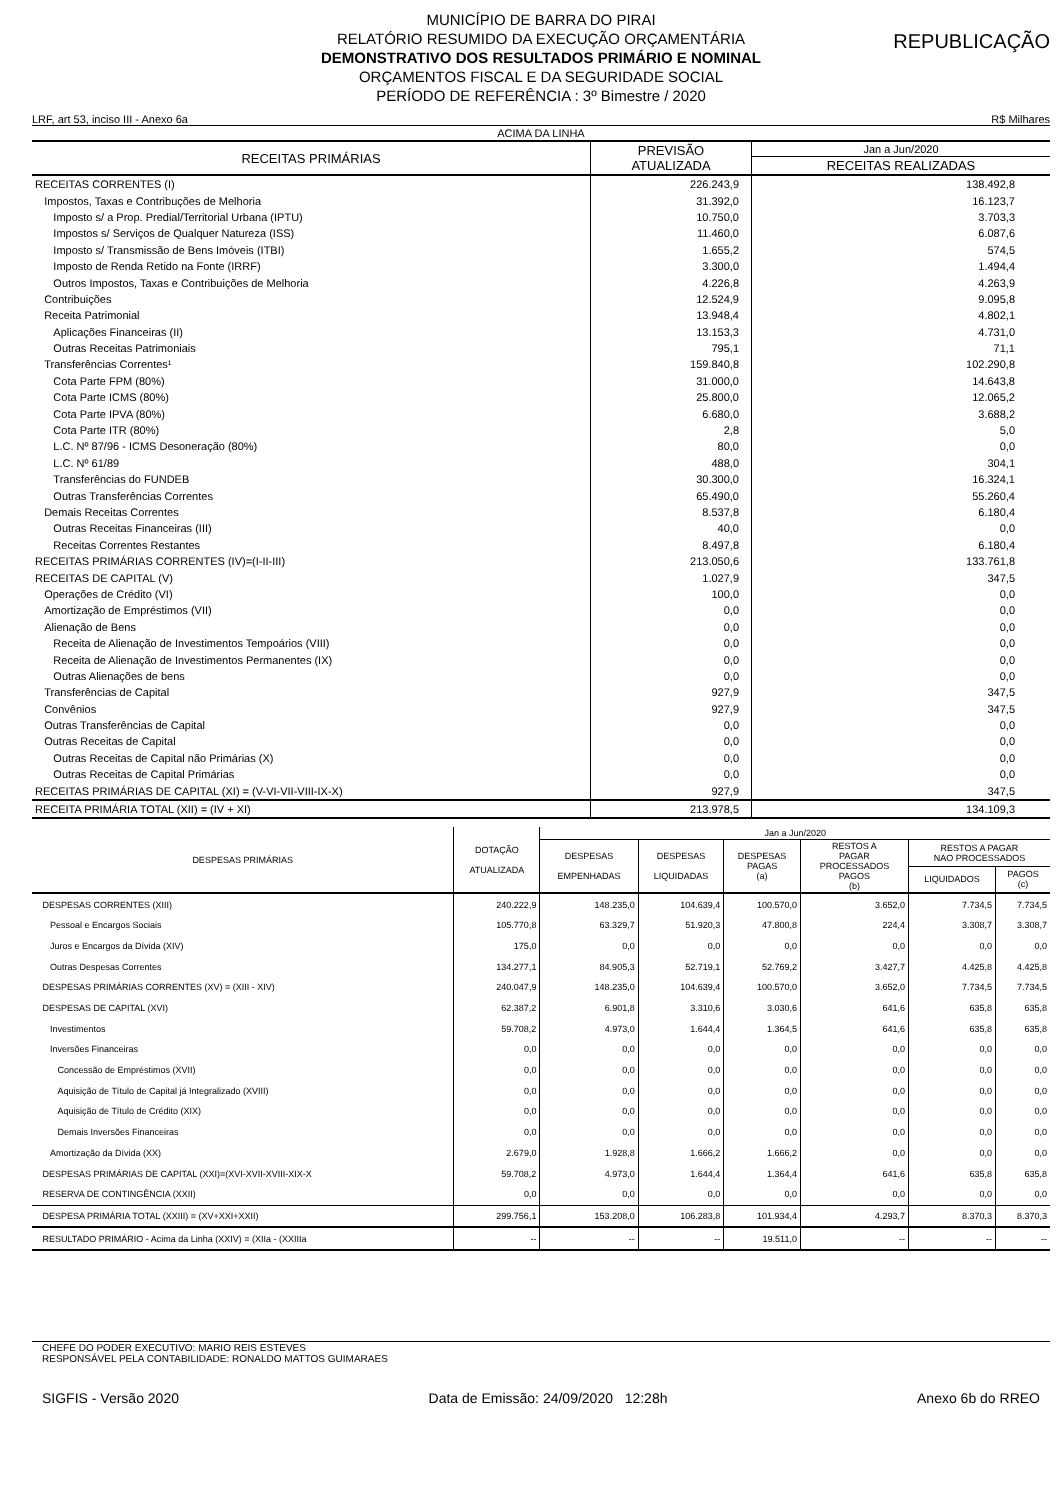MUNICÍPIO DE BARRA DO PIRAI
RELATÓRIO RESUMIDO DA EXECUÇÃO ORÇAMENTÁRIA
DEMONSTRATIVO DOS RESULTADOS PRIMÁRIO E NOMINAL
ORÇAMENTOS FISCAL E DA SEGURIDADE SOCIAL
PERÍODO DE REFERÊNCIA : 3º Bimestre / 2020
REPUBLICAÇÃO
LRF, art 53, inciso III - Anexo 6a R$ Milhares
| ACIMA DA LINHA | | |
| --- | --- | --- |
| RECEITAS PRIMÁRIAS | PREVISÃO ATUALIZADA | Jan a Jun/2020 |
| | | RECEITAS REALIZADAS |
| RECEITAS CORRENTES (I) | 226.243,9 | 138.492,8 |
| Impostos, Taxas e Contribuções de Melhoria | 31.392,0 | 16.123,7 |
| Imposto s/ a Prop. Predial/Territorial Urbana (IPTU) | 10.750,0 | 3.703,3 |
| Impostos s/ Serviços de Qualquer Natureza (ISS) | 11.460,0 | 6.087,6 |
| Imposto s/ Transmissão de Bens Imóveis (ITBI) | 1.655,2 | 574,5 |
| Imposto de Renda Retido na Fonte (IRRF) | 3.300,0 | 1.494,4 |
| Outros Impostos, Taxas e Contribuições de Melhoria | 4.226,8 | 4.263,9 |
| Contribuições | 12.524,9 | 9.095,8 |
| Receita Patrimonial | 13.948,4 | 4.802,1 |
| Aplicações Financeiras (II) | 13.153,3 | 4.731,0 |
| Outras Receitas Patrimoniais | 795,1 | 71,1 |
| Transferências Correntes¹ | 159.840,8 | 102.290,8 |
| Cota Parte FPM (80%) | 31.000,0 | 14.643,8 |
| Cota Parte ICMS (80%) | 25.800,0 | 12.065,2 |
| Cota Parte IPVA (80%) | 6.680,0 | 3.688,2 |
| Cota Parte ITR (80%) | 2,8 | 5,0 |
| L.C. Nº 87/96 - ICMS Desoneração (80%) | 80,0 | 0,0 |
| L.C. Nº 61/89 | 488,0 | 304,1 |
| Transferências do FUNDEB | 30.300,0 | 16.324,1 |
| Outras Transferências Correntes | 65.490,0 | 55.260,4 |
| Demais Receitas Correntes | 8.537,8 | 6.180,4 |
| Outras Receitas Financeiras (III) | 40,0 | 0,0 |
| Receitas Correntes Restantes | 8.497,8 | 6.180,4 |
| RECEITAS PRIMÁRIAS CORRENTES (IV)=(I-II-III) | 213.050,6 | 133.761,8 |
| RECEITAS DE CAPITAL (V) | 1.027,9 | 347,5 |
| Operações de Crédito (VI) | 100,0 | 0,0 |
| Amortização de Empréstimos (VII) | 0,0 | 0,0 |
| Alienação de Bens | 0,0 | 0,0 |
| Receita de Alienação de Investimentos Tempoários (VIII) | 0,0 | 0,0 |
| Receita de Alienação de Investimentos Permanentes (IX) | 0,0 | 0,0 |
| Outras Alienações de bens | 0,0 | 0,0 |
| Transferências de Capital | 927,9 | 347,5 |
| Convênios | 927,9 | 347,5 |
| Outras Transferências de Capital | 0,0 | 0,0 |
| Outras Receitas de Capital | 0,0 | 0,0 |
| Outras Receitas de Capital não Primárias (X) | 0,0 | 0,0 |
| Outras Receitas de Capital Primárias | 0,0 | 0,0 |
| RECEITAS PRIMÁRIAS DE CAPITAL (XI) = (V-VI-VII-VIII-IX-X) | 927,9 | 347,5 |
| RECEITA PRIMÁRIA TOTAL (XII) = (IV + XI) | 213.978,5 | 134.109,3 |
| DESPESAS PRIMÁRIAS | DOTAÇÃO ATUALIZADA | Jan a Jun/2020 | | | | | |
| --- | --- | --- | --- | --- | --- | --- | --- |
| | | DESPESAS EMPENHADAS | DESPESAS LIQUIDADAS | DESPESAS PAGAS (a) | RESTOS A PAGAR PROCESSADOS PAGOS (b) | RESTOS A PAGAR NAO PROCESSADOS | |
| | | | | | | LIQUIDADOS | PAGOS (c) |
| DESPESAS CORRENTES (XIII) | 240.222,9 | 148.235,0 | 104.639,4 | 100.570,0 | 3.652,0 | 7.734,5 | 7.734,5 |
| Pessoal e Encargos Sociais | 105.770,8 | 63.329,7 | 51.920,3 | 47.800,8 | 224,4 | 3.308,7 | 3.308,7 |
| Juros e Encargos da Dívida (XIV) | 175,0 | 0,0 | 0,0 | 0,0 | 0,0 | 0,0 | 0,0 |
| Outras Despesas Correntes | 134.277,1 | 84.905,3 | 52.719,1 | 52.769,2 | 3.427,7 | 4.425,8 | 4.425,8 |
| DESPESAS PRIMÁRIAS CORRENTES (XV) = (XIII - XIV) | 240.047,9 | 148.235,0 | 104.639,4 | 100.570,0 | 3.652,0 | 7.734,5 | 7.734,5 |
| DESPESAS DE CAPITAL (XVI) | 62.387,2 | 6.901,8 | 3.310,6 | 3.030,6 | 641,6 | 635,8 | 635,8 |
| Investimentos | 59.708,2 | 4.973,0 | 1.644,4 | 1.364,5 | 641,6 | 635,8 | 635,8 |
| Inversões Financeiras | 0,0 | 0,0 | 0,0 | 0,0 | 0,0 | 0,0 | 0,0 |
| Concessão de Empréstimos (XVII) | 0,0 | 0,0 | 0,0 | 0,0 | 0,0 | 0,0 | 0,0 |
| Aquisição de Título de Capital já Integralizado (XVIII) | 0,0 | 0,0 | 0,0 | 0,0 | 0,0 | 0,0 | 0,0 |
| Aquisição de Título de Crédito (XIX) | 0,0 | 0,0 | 0,0 | 0,0 | 0,0 | 0,0 | 0,0 |
| Demais Inversões Financeiras | 0,0 | 0,0 | 0,0 | 0,0 | 0,0 | 0,0 | 0,0 |
| Amortização da Dívida (XX) | 2.679,0 | 1.928,8 | 1.666,2 | 1.666,2 | 0,0 | 0,0 | 0,0 |
| DESPESAS PRIMÁRIAS DE CAPITAL (XXI)=(XVI-XVII-XVIII-XIX-X | 59.708,2 | 4.973,0 | 1.644,4 | 1.364,4 | 641,6 | 635,8 | 635,8 |
| RESERVA DE CONTINGÊNCIA (XXII) | 0,0 | 0,0 | 0,0 | 0,0 | 0,0 | 0,0 | 0,0 |
| DESPESA PRIMÁRIA TOTAL (XXIII) = (XV+XXI+XXII) | 299.756,1 | 153.208,0 | 106.283,8 | 101.934,4 | 4.293,7 | 8.370,3 | 8.370,3 |
| RESULTADO PRIMÁRIO - Acima da Linha (XXIV) = (XIIa - (XXIIIa | -- | -- | -- | 19.511,0 | -- | -- | -- |
CHEFE DO PODER EXECUTIVO: MARIO REIS ESTEVES
RESPONSÁVEL PELA CONTABILIDADE: RONALDO MATTOS GUIMARAES
SIGFIS - Versão 2020 Data de Emissão: 24/09/2020 12:28h Anexo 6b do RREO